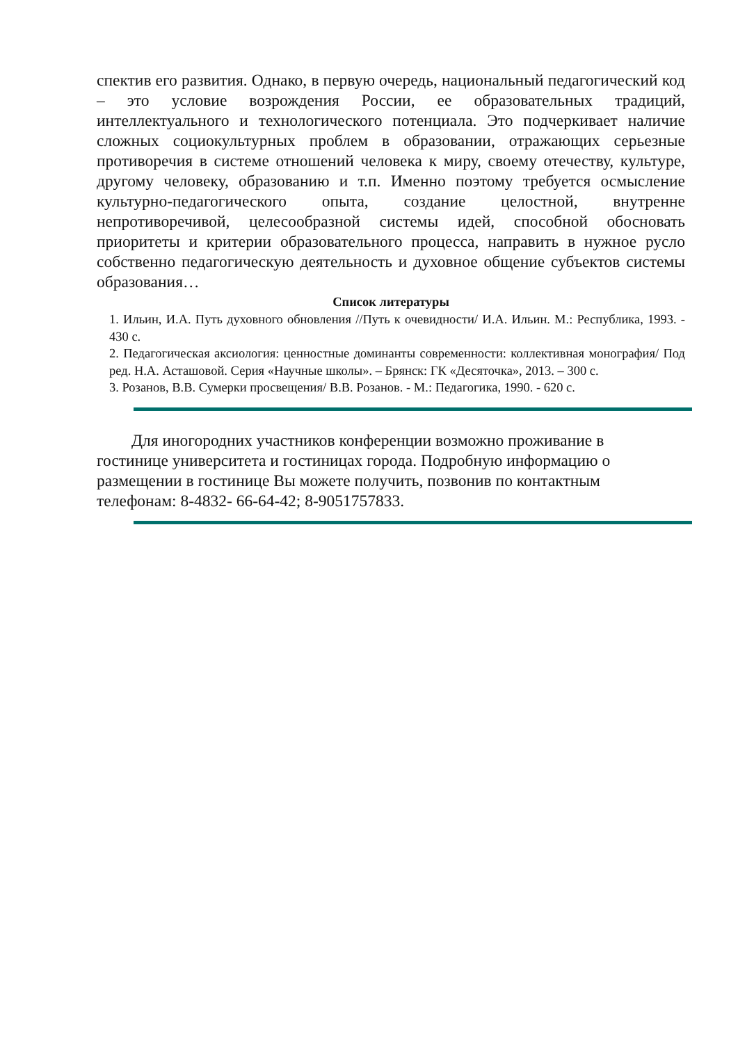спектив его развития. Однако, в первую очередь, национальный педагогический код – это условие возрождения России, ее образовательных традиций, интеллектуального и технологического потенциала. Это подчеркивает наличие сложных социокультурных проблем в образовании, отражающих серьезные противоречия в системе отношений человека к миру, своему отечеству, культуре, другому человеку, образованию и т.п. Именно поэтому требуется осмысление культурно-педагогического опыта, создание целостной, внутренне непротиворечивой, целесообразной системы идей, способной обосновать приоритеты и критерии образовательного процесса, направить в нужное русло собственно педагогическую деятельность и духовное общение субъектов системы образования…
Список литературы
1. Ильин, И.А. Путь духовного обновления //Путь к очевидности/ И.А. Ильин. М.: Республика, 1993. - 430 с.
2. Педагогическая аксиология: ценностные доминанты современности: коллективная монография/ Под ред. Н.А. Асташовой. Серия «Научные школы». – Брянск: ГК «Десяточка», 2013. – 300 с.
3. Розанов, В.В. Сумерки просвещения/ В.В. Розанов. - М.: Педагогика, 1990. - 620 с.
Для иногородних участников конференции возможно проживание в гостинице университета и гостиницах города. Подробную информацию о размещении в гостинице Вы можете получить, позвонив по контактным телефонам: 8-4832- 66-64-42; 8-9051757833.